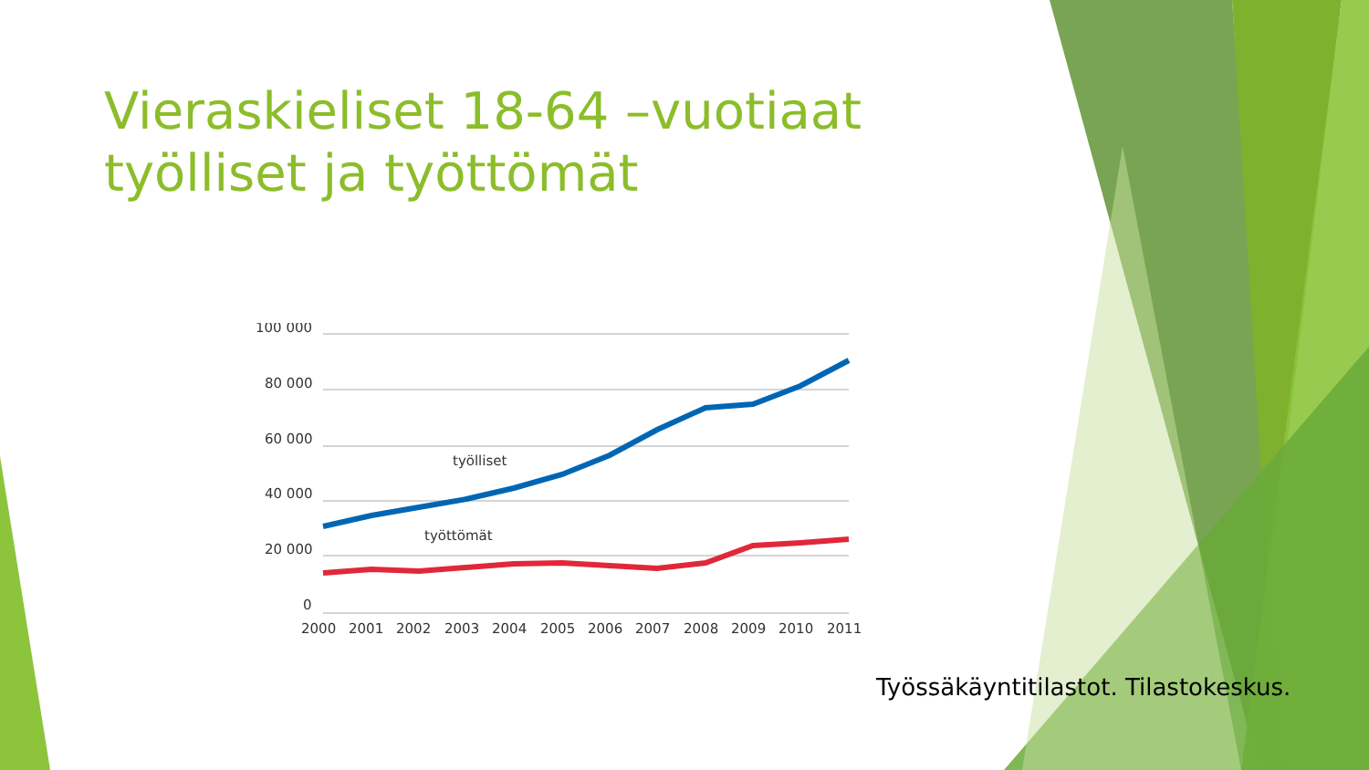Vieraskieliset 18-64 –vuotiaat työlliset ja työttömät
100 000
80 000
60 000
40 000
20 000
0
työlliset
työttömät
2000
2001
2002
2003
2004
2005
2006
2007
2008
2009
2010
2011
Työssäkäyntitilastot. Tilastokeskus.